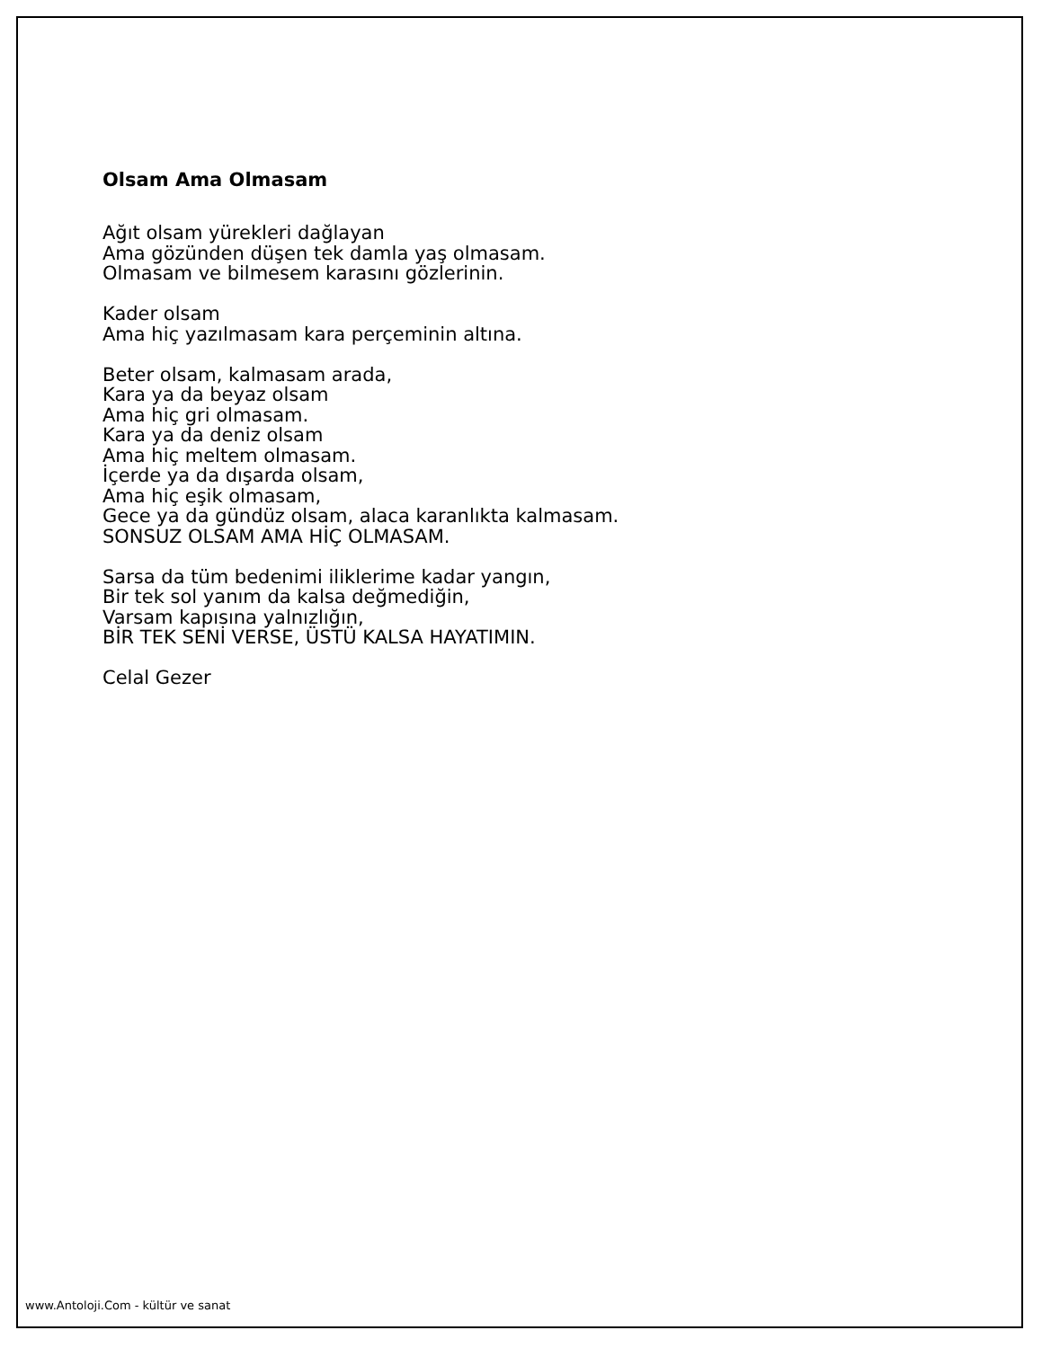Olsam Ama Olmasam
Ağıt olsam yürekleri dağlayan
Ama gözünden düşen tek damla yaş olmasam.
Olmasam ve bilmesem karasını gözlerinin.
Kader olsam
Ama hiç yazılmasam kara perçeminin altına.
Beter olsam, kalmasam arada,
Kara ya da beyaz olsam
Ama hiç gri olmasam.
Kara ya da deniz olsam
Ama hiç meltem olmasam.
İçerde ya da dışarda olsam,
Ama hiç eşik olmasam,
Gece ya da gündüz olsam, alaca karanlıkta kalmasam.
SONSUZ OLSAM AMA HİÇ OLMASAM.
Sarsa da tüm bedenimi iliklerime kadar yangın,
Bir tek sol yanım da kalsa değmediğin,
Varsam kapısına yalnızlığın,
BİR TEK SENİ VERSE, ÜSTÜ KALSA HAYATIMIN.
Celal Gezer
www.Antoloji.Com - kültür ve sanat